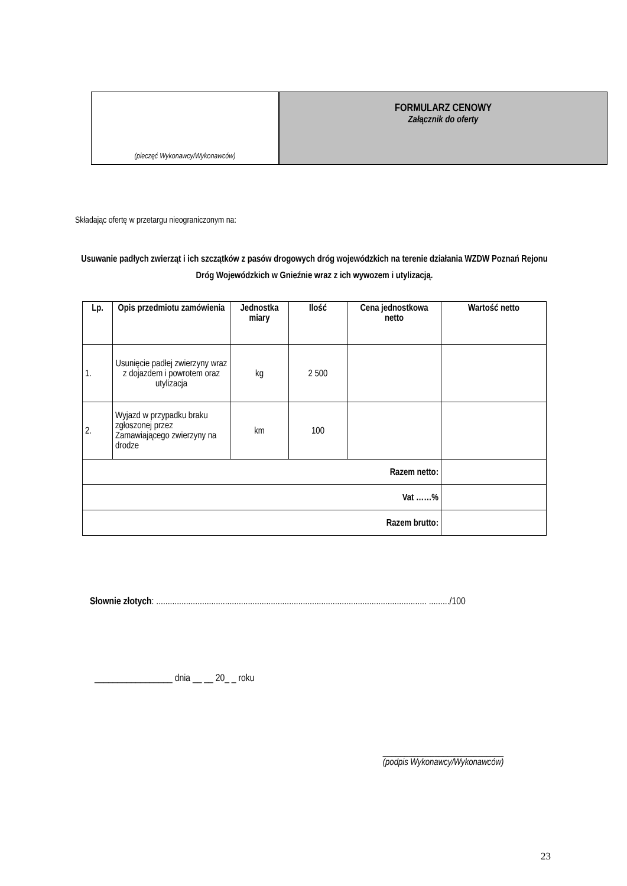(pieczęć Wykonawcy/Wykonawców)
FORMULARZ CENOWY
Załącznik do oferty
Składając ofertę w przetargu nieograniczonym na:
Usuwanie padłych zwierząt i ich szczątków z pasów drogowych dróg wojewódzkich na terenie działania WZDW Poznań Rejonu Dróg Wojewódzkich w Gnieźnie wraz z ich wywozem i utylizacją.
| Lp. | Opis przedmiotu zamówienia | Jednostka miary | Ilość | Cena jednostkowa netto | Wartość netto |
| --- | --- | --- | --- | --- | --- |
| 1. | Usunięcie padłej zwierzyny wraz z dojazdem i powrotem oraz utylizacja | kg | 2 500 | | |
| 2. | Wyjazd w przypadku braku zgłoszonej przez Zamawiającego zwierzyny na drodze | km | 100 | | |
| Razem netto: | | | | | |
| Vat ……% | | | | | |
| Razem brutto: | | | | | |
Słownie złotych: ...................................................................................................................... ........./100
_________________ dnia __ __ 20_ _ roku
____________________________
(podpis Wykonawcy/Wykonawców)
23